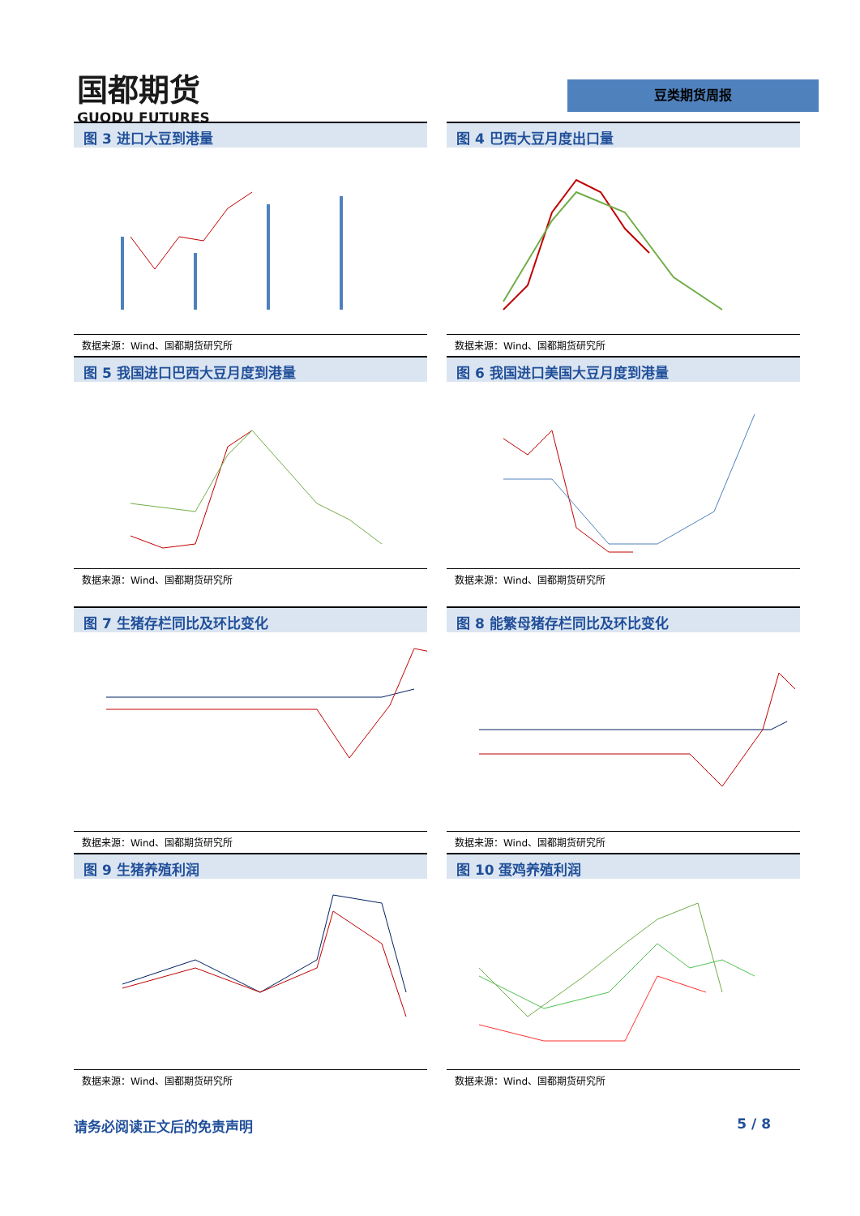国都期货
GUODU FUTURES
豆类期货周报
图 3 进口大豆到港量
数据来源：Wind、国都期货研究所
图 4 巴西大豆月度出口量
数据来源：Wind、国都期货研究所
图 5 我国进口巴西大豆月度到港量
数据来源：Wind、国都期货研究所
图 6 我国进口美国大豆月度到港量
数据来源：Wind、国都期货研究所
图 7 生猪存栏同比及环比变化
数据来源：Wind、国都期货研究所
图 8 能繁母猪存栏同比及环比变化
数据来源：Wind、国都期货研究所
图 9 生猪养殖利润
数据来源：Wind、国都期货研究所
图 10 蛋鸡养殖利润
数据来源：Wind、国都期货研究所
请务必阅读正文后的免责声明 5 / 8